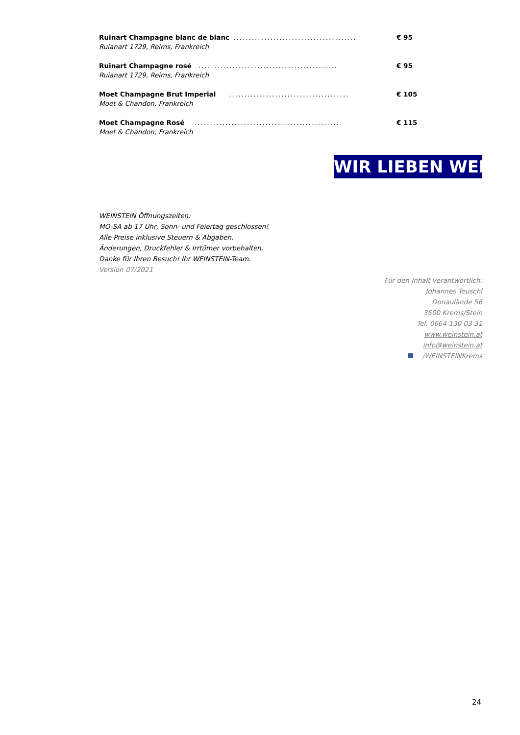Ruinart Champagne blanc de blanc........................................ € 95
Ruianart 1729, Reims, Frankreich
Ruinart Champagne rosé ............................................. € 95
Ruianart 1729, Reims, Frankreich
Moet Champagne Brut Imperial ....................................... € 105
Moet & Chandon, Frankreich
Moet Champagne Rosé ............................................... € 115
Moet & Chandon, Frankreich
WIR LIEBEN WEIN
WEINSTEIN Öffnungszeiten:
MO-SA ab 17 Uhr, Sonn- und Feiertag geschlossen!
Alle Preise inklusive Steuern & Abgaben.
Änderungen, Druckfehler & Irrtümer vorbehalten.
Danke für Ihren Besuch! Ihr WEINSTEIN-Team.
Version 07/2021
Für den Inhalt verantwortlich:
Johannes Teuschl
Donaulände 56
3500 Krems/Stein
Tel. 0664 130 03 31
www.weinstein.at
info@weinstein.at
/WEINSTEINKrems
24